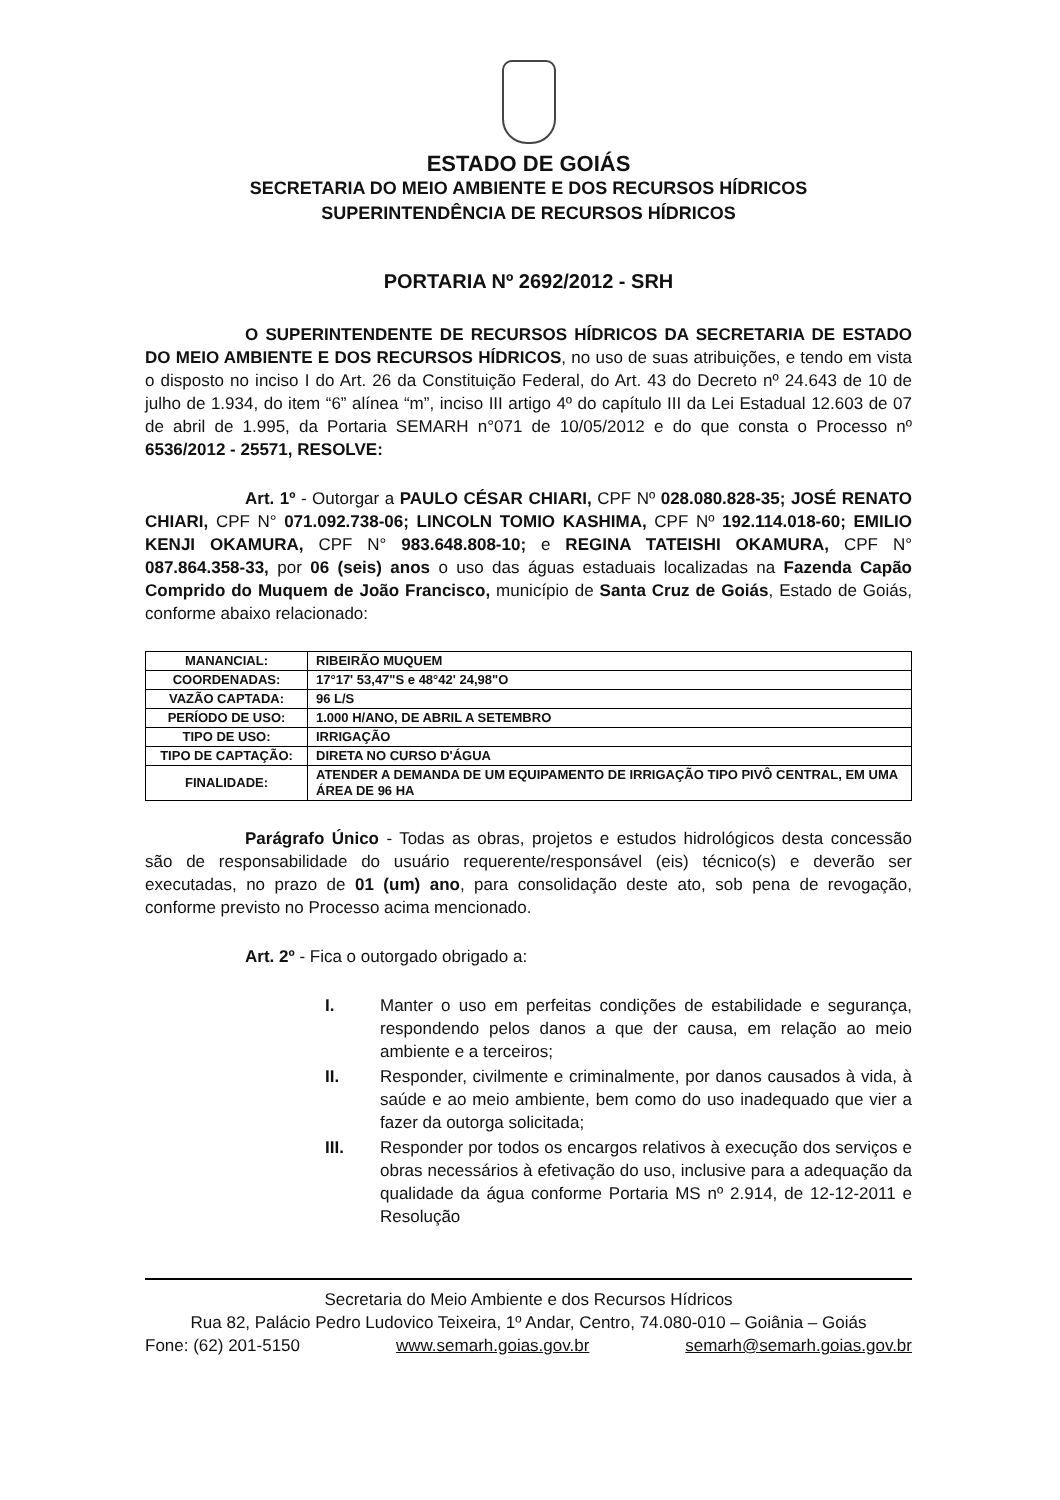ESTADO DE GOIÁS
SECRETARIA DO MEIO AMBIENTE E DOS RECURSOS HÍDRICOS
SUPERINTENDÊNCIA DE RECURSOS HÍDRICOS
PORTARIA Nº 2692/2012 - SRH
O SUPERINTENDENTE DE RECURSOS HÍDRICOS DA SECRETARIA DE ESTADO DO MEIO AMBIENTE E DOS RECURSOS HÍDRICOS, no uso de suas atribuições, e tendo em vista o disposto no inciso I do Art. 26 da Constituição Federal, do Art. 43 do Decreto nº 24.643 de 10 de julho de 1.934, do item “6” alínea “m”, inciso III artigo 4º do capítulo III da Lei Estadual 12.603 de 07 de abril de 1.995, da Portaria SEMARH n°071 de 10/05/2012 e do que consta o Processo nº 6536/2012 - 25571, RESOLVE:
Art. 1º - Outorgar a PAULO CÉSAR CHIARI, CPF Nº 028.080.828-35; JOSÉ RENATO CHIARI, CPF N° 071.092.738-06; LINCOLN TOMIO KASHIMA, CPF Nº 192.114.018-60; EMILIO KENJI OKAMURA, CPF N° 983.648.808-10; e REGINA TATEISHI OKAMURA, CPF N° 087.864.358-33, por 06 (seis) anos o uso das águas estaduais localizadas na Fazenda Capão Comprido do Muquem de João Francisco, município de Santa Cruz de Goiás, Estado de Goiás, conforme abaixo relacionado:
| MANANCIAL: | RIBEIRÃO MUQUEM |
| COORDENADAS: | 17°17' 53,47"S e 48°42' 24,98"O |
| VAZÃO CAPTADA: | 96 L/S |
| PERÍODO DE USO: | 1.000 H/ANO, DE ABRIL A SETEMBRO |
| TIPO DE USO: | IRRIGAÇÃO |
| TIPO DE CAPTAÇÃO: | DIRETA NO CURSO D'ÁGUA |
| FINALIDADE: | ATENDER A DEMANDA DE UM EQUIPAMENTO DE IRRIGAÇÃO TIPO PIVÔ CENTRAL, EM UMA ÁREA DE 96 HA |
Parágrafo Único - Todas as obras, projetos e estudos hidrológicos desta concessão são de responsabilidade do usuário requerente/responsável (eis) técnico(s) e deverão ser executadas, no prazo de 01 (um) ano, para consolidação deste ato, sob pena de revogação, conforme previsto no Processo acima mencionado.
Art. 2º - Fica o outorgado obrigado a:
I. Manter o uso em perfeitas condições de estabilidade e segurança, respondendo pelos danos a que der causa, em relação ao meio ambiente e a terceiros;
II. Responder, civilmente e criminalmente, por danos causados à vida, à saúde e ao meio ambiente, bem como do uso inadequado que vier a fazer da outorga solicitada;
III. Responder por todos os encargos relativos à execução dos serviços e obras necessários à efetivação do uso, inclusive para a adequação da qualidade da água conforme Portaria MS nº 2.914, de 12-12-2011 e Resolução
Secretaria do Meio Ambiente e dos Recursos Hídricos
Rua 82, Palácio Pedro Ludovico Teixeira, 1º Andar, Centro, 74.080-010 – Goiânia – Goiás
Fone: (62) 201-5150 www.semarh.goias.gov.br semarh@semarh.goias.gov.br